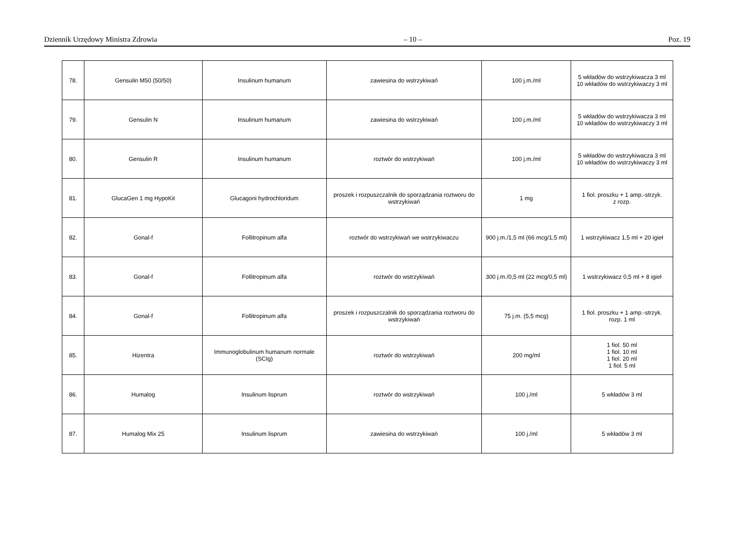Dziennik Urzędowy Ministra Zdrowia – 10 – Poz. 19
| 78. | Gensulin M50 (50/50) | Insulinum humanum | zawiesina do wstrzykiwań | 100 j.m./ml | 5 wkładów do wstrzykiwacza 3 ml 10 wkładów do wstrzykiwaczy 3 ml |
| 79. | Gensulin N | Insulinum humanum | zawiesina do wstrzykiwań | 100 j.m./ml | 5 wkładów do wstrzykiwacza 3 ml 10 wkładów do wstrzykiwaczy 3 ml |
| 80. | Gensulin R | Insulinum humanum | roztwór do wstrzykiwań | 100 j.m./ml | 5 wkładów do wstrzykiwacza 3 ml 10 wkładów do wstrzykiwaczy 3 ml |
| 81. | GlucaGen 1 mg HypoKit | Glucagoni hydrochloridum | proszek i rozpuszczalnik do sporządzania roztworu do wstrzykiwań | 1 mg | 1 fiol. proszku + 1 amp.-strzyk. z rozp. |
| 82. | Gonal-f | Follitropinum alfa | roztwór do wstrzykiwań we wstrzykiwaczu | 900 j.m./1,5 ml (66 mcg/1,5 ml) | 1 wstrzykiwacz 1,5 ml + 20 igieł |
| 83. | Gonal-f | Follitropinum alfa | roztwór do wstrzykiwań | 300 j.m./0,5 ml (22 mcg/0,5 ml) | 1 wstrzykiwacz 0,5 ml + 8 igieł |
| 84. | Gonal-f | Follitropinum alfa | proszek i rozpuszczalnik do sporządzania roztworu do wstrzykiwań | 75 j.m. (5,5 mcg) | 1 fiol. proszku + 1 amp.-strzyk. rozp. 1 ml |
| 85. | Hizentra | Immunoglobulinum humanum normale (SCIg) | roztwór do wstrzykiwań | 200 mg/ml | 1 fiol. 50 ml 1 fiol. 10 ml 1 fiol. 20 ml 1 fiol. 5 ml |
| 86. | Humalog | Insulinum lisprum | roztwór do wstrzykiwań | 100 j./ml | 5 wkładów 3 ml |
| 87. | Humalog Mix 25 | Insulinum lisprum | zawiesina do wstrzykiwań | 100 j./ml | 5 wkładów 3 ml |